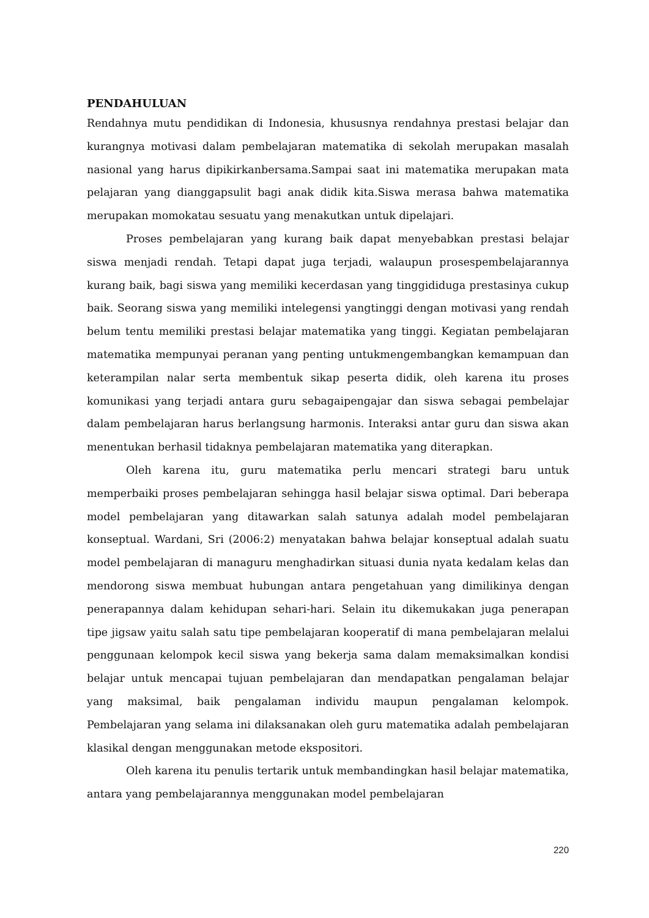PENDAHULUAN
Rendahnya mutu pendidikan di Indonesia, khususnya rendahnya prestasi belajar dan kurangnya motivasi dalam pembelajaran matematika di sekolah merupakan masalah nasional yang harus dipikirkanbersama.Sampai saat ini matematika merupakan mata pelajaran yang dianggapsulit bagi anak didik kita.Siswa merasa bahwa matematika merupakan momokatau sesuatu yang menakutkan untuk dipelajari.
Proses pembelajaran yang kurang baik dapat menyebabkan prestasi belajar siswa menjadi rendah. Tetapi dapat juga terjadi, walaupun prosespembelajarannya kurang baik, bagi siswa yang memiliki kecerdasan yang tinggididuga prestasinya cukup baik. Seorang siswa yang memiliki intelegensi yangtinggi dengan motivasi yang rendah belum tentu memiliki prestasi belajar matematika yang tinggi. Kegiatan pembelajaran matematika mempunyai peranan yang penting untukmengembangkan kemampuan dan keterampilan nalar serta membentuk sikap peserta didik, oleh karena itu proses komunikasi yang terjadi antara guru sebagaipengajar dan siswa sebagai pembelajar dalam pembelajaran harus berlangsung harmonis. Interaksi antar guru dan siswa akan menentukan berhasil tidaknya pembelajaran matematika yang diterapkan.
Oleh karena itu, guru matematika perlu mencari strategi baru untuk memperbaiki proses pembelajaran sehingga hasil belajar siswa optimal. Dari beberapa model pembelajaran yang ditawarkan salah satunya adalah model pembelajaran konseptual. Wardani, Sri (2006:2) menyatakan bahwa belajar konseptual adalah suatu model pembelajaran di managuru menghadirkan situasi dunia nyata kedalam kelas dan mendorong siswa membuat hubungan antara pengetahuan yang dimilikinya dengan penerapannya dalam kehidupan sehari-hari. Selain itu dikemukakan juga penerapan tipe jigsaw yaitu salah satu tipe pembelajaran kooperatif di mana pembelajaran melalui penggunaan kelompok kecil siswa yang bekerja sama dalam memaksimalkan kondisi belajar untuk mencapai tujuan pembelajaran dan mendapatkan pengalaman belajar yang maksimal, baik pengalaman individu maupun pengalaman kelompok. Pembelajaran yang selama ini dilaksanakan oleh guru matematika adalah pembelajaran klasikal dengan menggunakan metode ekspositori.
Oleh karena itu penulis tertarik untuk membandingkan hasil belajar matematika, antara yang pembelajarannya menggunakan model pembelajaran
220